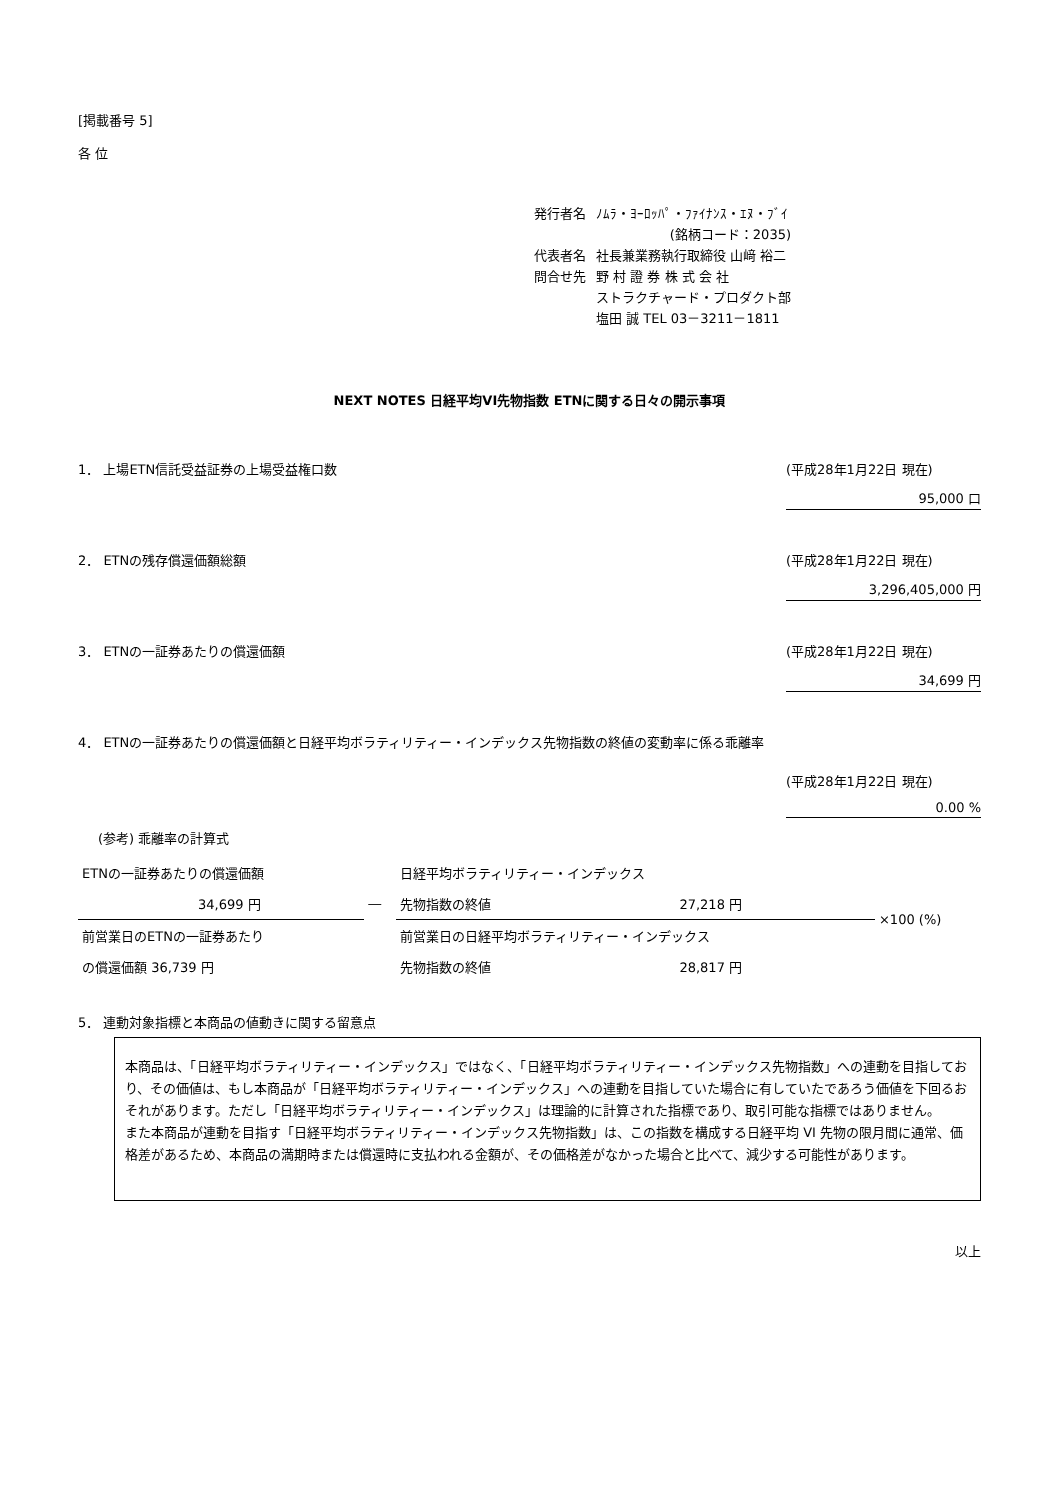[掲載番号 5]
各 位
| 発行者名 | ﾉﾑﾗ・ﾖｰﾛｯﾊﾟ・ﾌｧｲﾅﾝｽ・ｴﾇ・ﾌﾞｲ |
| | (銘柄コード：2035) |
| 代表者名 | 社長兼業務執行取締役 山﨑 裕二 |
| 問合せ先 | 野 村 證 券 株 式 会 社 |
| | ストラクチャード・プロダクト部 |
| | 塩田 誠 TEL 03－3211－1811 |
NEXT NOTES 日経平均VI先物指数 ETNに関する日々の開示事項
1． 上場ETN信託受益証券の上場受益権口数 (平成28年1月22日 現在)
95,000 口
2． ETNの残存償還価額総額 (平成28年1月22日 現在)
3,296,405,000 円
3． ETNの一証券あたりの償還価額 (平成28年1月22日 現在)
34,699 円
4． ETNの一証券あたりの償還価額と日経平均ボラティリティー・インデックス先物指数の終値の変動率に係る乖離率
(平成28年1月22日 現在)
0.00 %
(参考) 乖離率の計算式
| ETNの一証券あたりの償還価額 | | 日経平均ボラティリティー・インデックス | | ×100 (%) |
| 34,699 円 | ― | 先物指数の終値 | 27,218 円 | |
| 前営業日のETNの一証券あたり | | 前営業日の日経平均ボラティリティー・インデックス | | |
| の償還価額 36,739 円 | | 先物指数の終値 | 28,817 円 | |
5． 連動対象指標と本商品の値動きに関する留意点
本商品は、「日経平均ボラティリティー・インデックス」ではなく、「日経平均ボラティリティー・インデックス先物指数」への連動を目指しており、その価値は、もし本商品が「日経平均ボラティリティー・インデックス」への連動を目指していた場合に有していたであろう価値を下回るおそれがあります。ただし「日経平均ボラティリティー・インデックス」は理論的に計算された指標であり、取引可能な指標ではありません。
また本商品が連動を目指す「日経平均ボラティリティー・インデックス先物指数」は、この指数を構成する日経平均 VI 先物の限月間に通常、価格差があるため、本商品の満期時または償還時に支払われる金額が、その価格差がなかった場合と比べて、減少する可能性があります。
以上